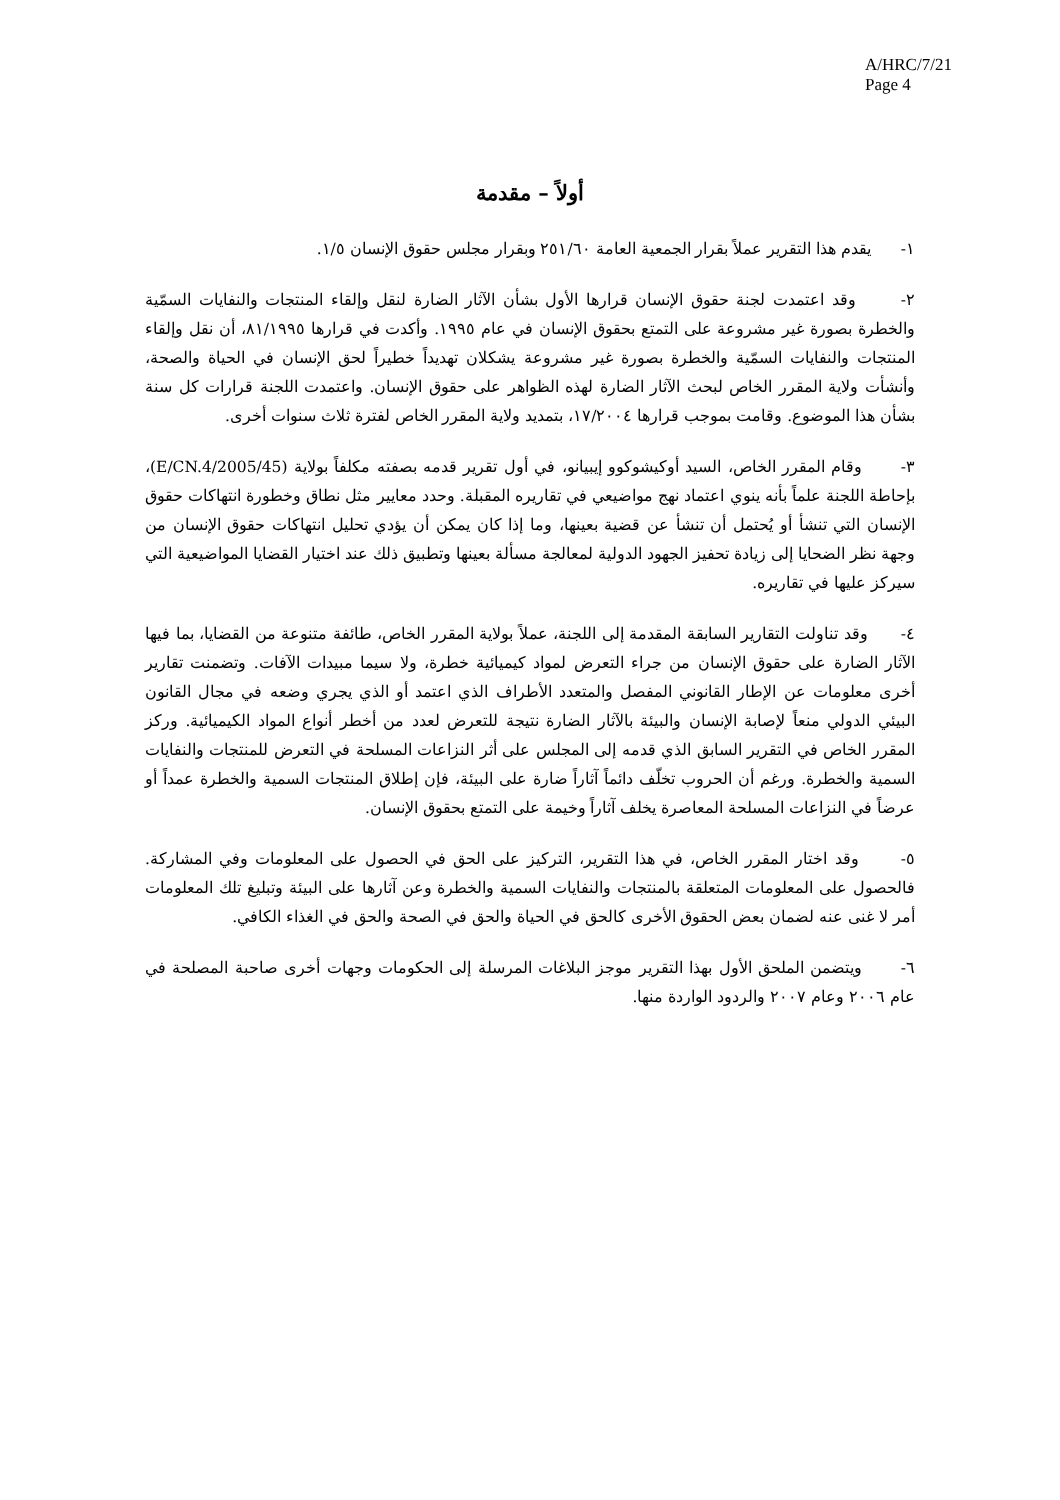A/HRC/7/21
Page 4
أولاً – مقدمة
١- يقدم هذا التقرير عملاً بقرار الجمعية العامة ٢٥١/٦٠ وبقرار مجلس حقوق الإنسان ١/٥.
٢- وقد اعتمدت لجنة حقوق الإنسان قرارها الأول بشأن الآثار الضارة لنقل وإلقاء المنتجات والنفايات السمّية والخطرة بصورة غير مشروعة على التمتع بحقوق الإنسان في عام ١٩٩٥. وأكدت في قرارها ٨١/١٩٩٥، أن نقل وإلقاء المنتجات والنفايات السمّية والخطرة بصورة غير مشروعة يشكلان تهديداً خطيراً لحق الإنسان في الحياة والصحة، وأنشأت ولاية المقرر الخاص لبحث الآثار الضارة لهذه الظواهر على حقوق الإنسان. واعتمدت اللجنة قرارات كل سنة بشأن هذا الموضوع. وقامت بموجب قرارها ١٧/٢٠٠٤، بتمديد ولاية المقرر الخاص لفترة ثلاث سنوات أخرى.
٣- وقام المقرر الخاص، السيد أوكيشوكوو إيبيانو، في أول تقرير قدمه بصفته مكلفاً بولاية (E/CN.4/2005/45)، بإحاطة اللجنة علماً بأنه ينوي اعتماد نهج مواضيعي في تقاريره المقبلة. وحدد معايير مثل نطاق وخطورة انتهاكات حقوق الإنسان التي تنشأ أو يُحتمل أن تنشأ عن قضية بعينها، وما إذا كان يمكن أن يؤدي تحليل انتهاكات حقوق الإنسان من وجهة نظر الضحايا إلى زيادة تحفيز الجهود الدولية لمعالجة مسألة بعينها وتطبيق ذلك عند اختيار القضايا المواضيعية التي سيركز عليها في تقاريره.
٤- وقد تناولت التقارير السابقة المقدمة إلى اللجنة، عملاً بولاية المقرر الخاص، طائفة متنوعة من القضايا، بما فيها الآثار الضارة على حقوق الإنسان من جراء التعرض لمواد كيميائية خطرة، ولا سيما مبيدات الآفات. وتضمنت تقارير أخرى معلومات عن الإطار القانوني المفصل والمتعدد الأطراف الذي اعتمد أو الذي يجري وضعه في مجال القانون البيئي الدولي منعاً لإصابة الإنسان والبيئة بالآثار الضارة نتيجة للتعرض لعدد من أخطر أنواع المواد الكيميائية. وركز المقرر الخاص في التقرير السابق الذي قدمه إلى المجلس على أثر النزاعات المسلحة في التعرض للمنتجات والنفايات السمية والخطرة. ورغم أن الحروب تخلّف دائماً آثاراً ضارة على البيئة، فإن إطلاق المنتجات السمية والخطرة عمداً أو عرضاً في النزاعات المسلحة المعاصرة يخلف آثاراً وخيمة على التمتع بحقوق الإنسان.
٥- وقد اختار المقرر الخاص، في هذا التقرير، التركيز على الحق في الحصول على المعلومات وفي المشاركة. فالحصول على المعلومات المتعلقة بالمنتجات والنفايات السمية والخطرة وعن آثارها على البيئة وتبليغ تلك المعلومات أمر لا غنى عنه لضمان بعض الحقوق الأخرى كالحق في الحياة والحق في الصحة والحق في الغذاء الكافي.
٦- ويتضمن الملحق الأول بهذا التقرير موجز البلاغات المرسلة إلى الحكومات وجهات أخرى صاحبة المصلحة في عام ٢٠٠٦ وعام ٢٠٠٧ والردود الواردة منها.